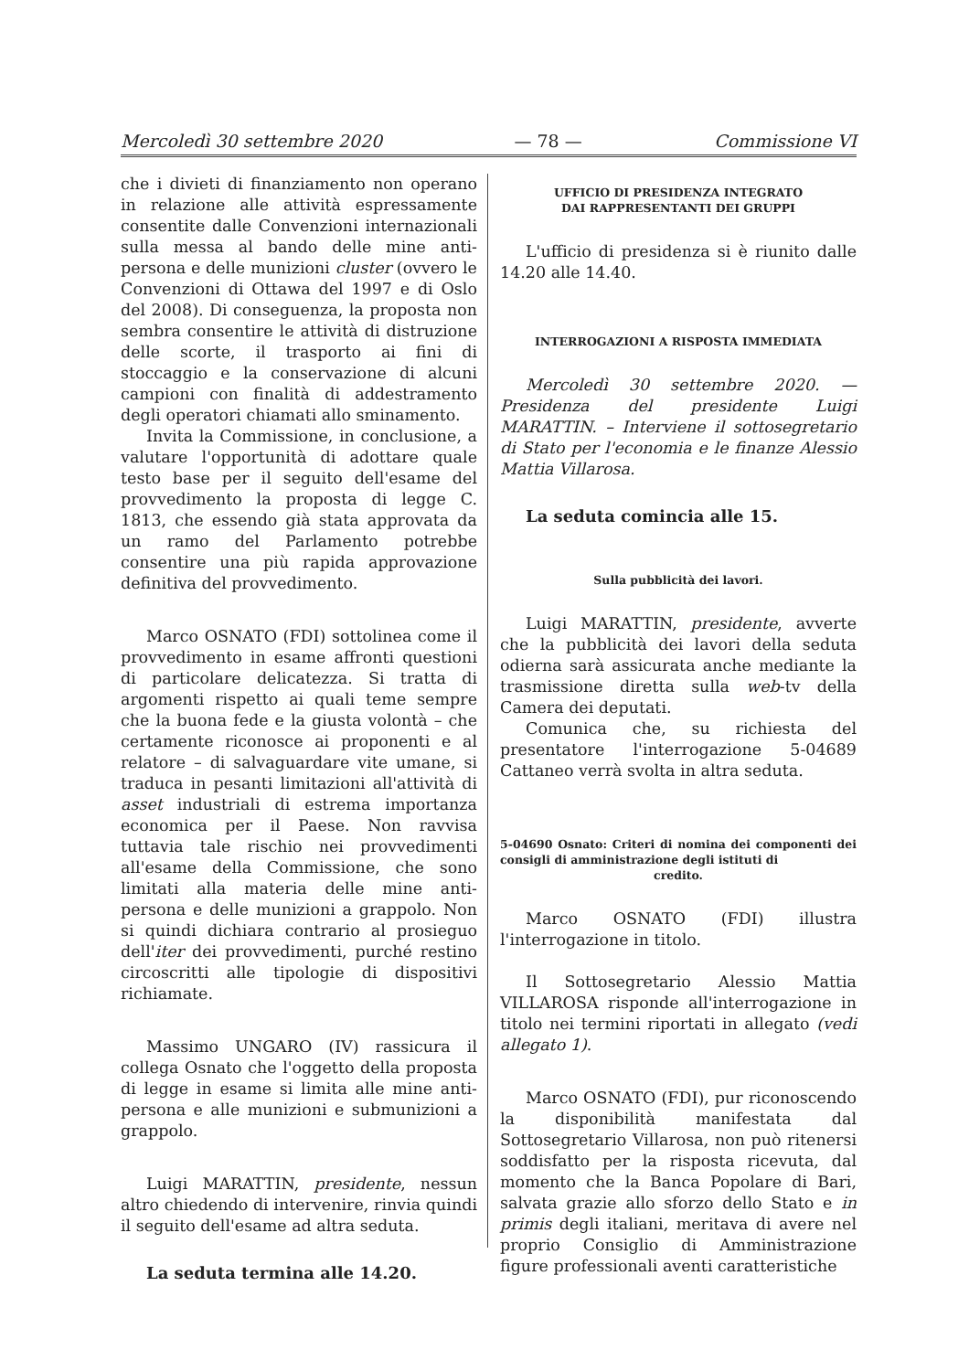Mercoledì 30 settembre 2020 — 78 — Commissione VI
che i divieti di finanziamento non operano in relazione alle attività espressamente consentite dalle Convenzioni internazionali sulla messa al bando delle mine anti-persona e delle munizioni cluster (ovvero le Convenzioni di Ottawa del 1997 e di Oslo del 2008). Di conseguenza, la proposta non sembra consentire le attività di distruzione delle scorte, il trasporto ai fini di stoccaggio e la conservazione di alcuni campioni con finalità di addestramento degli operatori chiamati allo sminamento.
Invita la Commissione, in conclusione, a valutare l'opportunità di adottare quale testo base per il seguito dell'esame del provvedimento la proposta di legge C. 1813, che essendo già stata approvata da un ramo del Parlamento potrebbe consentire una più rapida approvazione definitiva del provvedimento.
Marco OSNATO (FDI) sottolinea come il provvedimento in esame affronti questioni di particolare delicatezza. Si tratta di argomenti rispetto ai quali teme sempre che la buona fede e la giusta volontà – che certamente riconosce ai proponenti e al relatore – di salvaguardare vite umane, si traduca in pesanti limitazioni all'attività di asset industriali di estrema importanza economica per il Paese. Non ravvisa tuttavia tale rischio nei provvedimenti all'esame della Commissione, che sono limitati alla materia delle mine anti-persona e delle munizioni a grappolo. Non si quindi dichiara contrario al prosieguo dell'iter dei provvedimenti, purché restino circoscritti alle tipologie di dispositivi richiamate.
Massimo UNGARO (IV) rassicura il collega Osnato che l'oggetto della proposta di legge in esame si limita alle mine anti-persona e alle munizioni e submunizioni a grappolo.
Luigi MARATTIN, presidente, nessun altro chiedendo di intervenire, rinvia quindi il seguito dell'esame ad altra seduta.
La seduta termina alle 14.20.
UFFICIO DI PRESIDENZA INTEGRATO
DAI RAPPRESENTANTI DEI GRUPPI
L'ufficio di presidenza si è riunito dalle 14.20 alle 14.40.
INTERROGAZIONI A RISPOSTA IMMEDIATA
Mercoledì 30 settembre 2020. — Presidenza del presidente Luigi MARATTIN. – Interviene il sottosegretario di Stato per l'economia e le finanze Alessio Mattia Villarosa.
La seduta comincia alle 15.
Sulla pubblicità dei lavori.
Luigi MARATTIN, presidente, avverte che la pubblicità dei lavori della seduta odierna sarà assicurata anche mediante la trasmissione diretta sulla web-tv della Camera dei deputati.
Comunica che, su richiesta del presentatore l'interrogazione 5-04689 Cattaneo verrà svolta in altra seduta.
5-04690 Osnato: Criteri di nomina dei componenti dei consigli di amministrazione degli istituti di
credito.
Marco OSNATO (FDI) illustra l'interrogazione in titolo.
Il Sottosegretario Alessio Mattia VILLAROSA risponde all'interrogazione in titolo nei termini riportati in allegato (vedi allegato 1).
Marco OSNATO (FDI), pur riconoscendo la disponibilità manifestata dal Sottosegretario Villarosa, non può ritenersi soddisfatto per la risposta ricevuta, dal momento che la Banca Popolare di Bari, salvata grazie allo sforzo dello Stato e in primis degli italiani, meritava di avere nel proprio Consiglio di Amministrazione figure professionali aventi caratteristiche